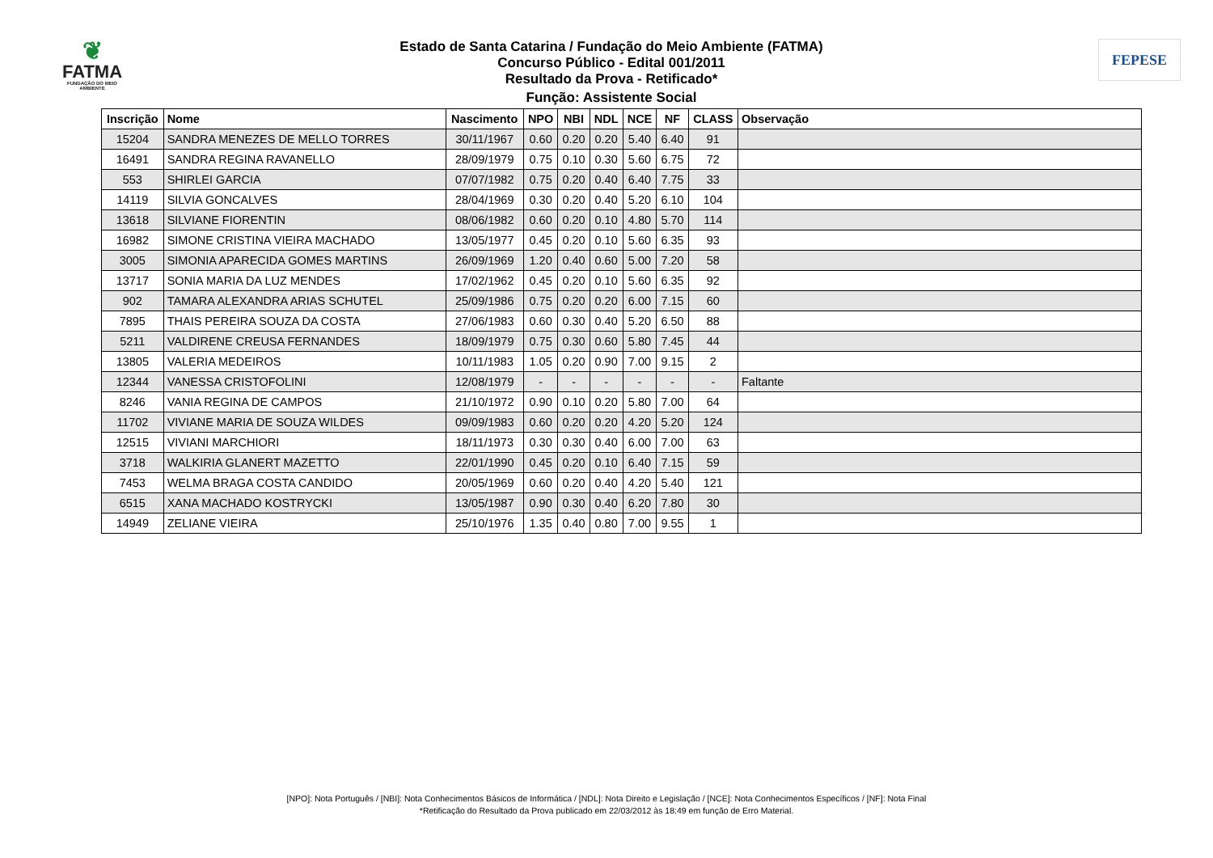❦
FATMA
FUNDAÇÃO DO MEIO AMBIENTE
Estado de Santa Catarina / Fundação do Meio Ambiente (FATMA)
Concurso Público - Edital 001/2011
Resultado da Prova - Retificado*
Função: Assistente Social
FEPESE
| Inscrição | Nome | Nascimento | NPO | NBI | NDL | NCE | NF | CLASS | Observação |
| --- | --- | --- | --- | --- | --- | --- | --- | --- | --- |
| 15204 | SANDRA MENEZES DE MELLO TORRES | 30/11/1967 | 0.60 | 0.20 | 0.20 | 5.40 | 6.40 | 91 | |
| 16491 | SANDRA REGINA RAVANELLO | 28/09/1979 | 0.75 | 0.10 | 0.30 | 5.60 | 6.75 | 72 | |
| 553 | SHIRLEI GARCIA | 07/07/1982 | 0.75 | 0.20 | 0.40 | 6.40 | 7.75 | 33 | |
| 14119 | SILVIA GONCALVES | 28/04/1969 | 0.30 | 0.20 | 0.40 | 5.20 | 6.10 | 104 | |
| 13618 | SILVIANE FIORENTIN | 08/06/1982 | 0.60 | 0.20 | 0.10 | 4.80 | 5.70 | 114 | |
| 16982 | SIMONE CRISTINA VIEIRA MACHADO | 13/05/1977 | 0.45 | 0.20 | 0.10 | 5.60 | 6.35 | 93 | |
| 3005 | SIMONIA APARECIDA GOMES MARTINS | 26/09/1969 | 1.20 | 0.40 | 0.60 | 5.00 | 7.20 | 58 | |
| 13717 | SONIA MARIA DA LUZ MENDES | 17/02/1962 | 0.45 | 0.20 | 0.10 | 5.60 | 6.35 | 92 | |
| 902 | TAMARA ALEXANDRA ARIAS SCHUTEL | 25/09/1986 | 0.75 | 0.20 | 0.20 | 6.00 | 7.15 | 60 | |
| 7895 | THAIS PEREIRA SOUZA DA COSTA | 27/06/1983 | 0.60 | 0.30 | 0.40 | 5.20 | 6.50 | 88 | |
| 5211 | VALDIRENE CREUSA FERNANDES | 18/09/1979 | 0.75 | 0.30 | 0.60 | 5.80 | 7.45 | 44 | |
| 13805 | VALERIA MEDEIROS | 10/11/1983 | 1.05 | 0.20 | 0.90 | 7.00 | 9.15 | 2 | |
| 12344 | VANESSA CRISTOFOLINI | 12/08/1979 | - | - | - | - | - | - | Faltante |
| 8246 | VANIA REGINA DE CAMPOS | 21/10/1972 | 0.90 | 0.10 | 0.20 | 5.80 | 7.00 | 64 | |
| 11702 | VIVIANE MARIA DE SOUZA WILDES | 09/09/1983 | 0.60 | 0.20 | 0.20 | 4.20 | 5.20 | 124 | |
| 12515 | VIVIANI MARCHIORI | 18/11/1973 | 0.30 | 0.30 | 0.40 | 6.00 | 7.00 | 63 | |
| 3718 | WALKIRIA GLANERT MAZETTO | 22/01/1990 | 0.45 | 0.20 | 0.10 | 6.40 | 7.15 | 59 | |
| 7453 | WELMA BRAGA COSTA CANDIDO | 20/05/1969 | 0.60 | 0.20 | 0.40 | 4.20 | 5.40 | 121 | |
| 6515 | XANA MACHADO KOSTRYCKI | 13/05/1987 | 0.90 | 0.30 | 0.40 | 6.20 | 7.80 | 30 | |
| 14949 | ZELIANE VIEIRA | 25/10/1976 | 1.35 | 0.40 | 0.80 | 7.00 | 9.55 | 1 | |
[NPO]: Nota Português / [NBI]: Nota Conhecimentos Básicos de Informática / [NDL]: Nota Direito e Legislação / [NCE]: Nota Conhecimentos Específicos / [NF]: Nota Final
*Retificação do Resultado da Prova publicado em 22/03/2012 às 18:49 em função de Erro Material.